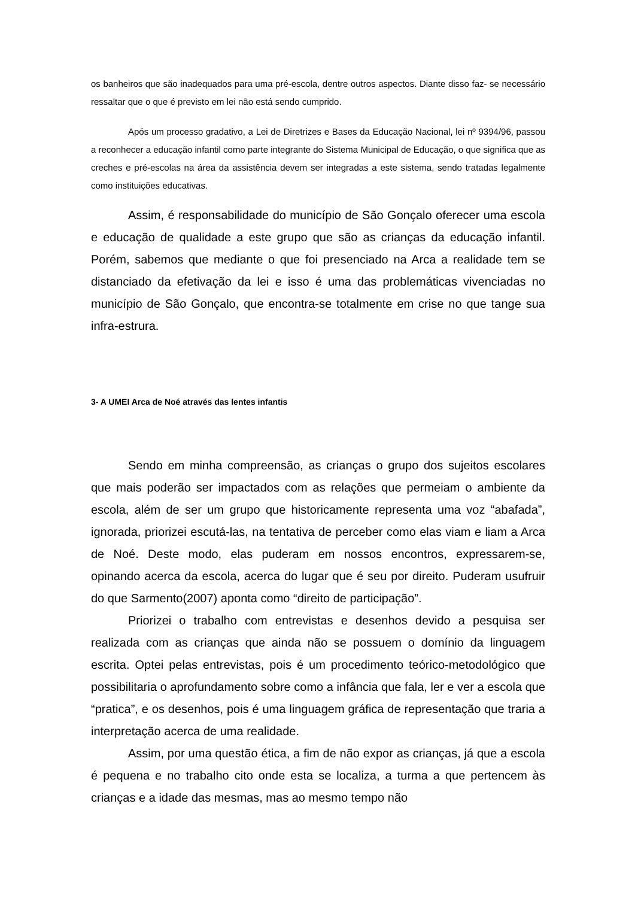os banheiros que são inadequados para uma pré-escola, dentre outros aspectos. Diante disso faz- se necessário ressaltar que o que é previsto em lei não está sendo cumprido.
Após um processo gradativo, a Lei de Diretrizes e Bases da Educação Nacional, lei nº 9394/96, passou a reconhecer a educação infantil como parte integrante do Sistema Municipal de Educação, o que significa que as creches e pré-escolas na área da assistência devem ser integradas a este sistema, sendo tratadas legalmente como instituições educativas.
Assim, é responsabilidade do município de São Gonçalo oferecer uma escola e educação de qualidade a este grupo que são as crianças da educação infantil. Porém, sabemos que mediante o que foi presenciado na Arca a realidade tem se distanciado da efetivação da lei e isso é uma das problemáticas vivenciadas no município de São Gonçalo, que encontra-se totalmente em crise no que tange sua infra-estrura.
3- A UMEI Arca de Noé através das lentes infantis
Sendo em minha compreensão, as crianças o grupo dos sujeitos escolares que mais poderão ser impactados com as relações que permeiam o ambiente da escola, além de ser um grupo que historicamente representa uma voz “abafada”, ignorada, priorizei escutá-las, na tentativa de perceber como elas viam e liam a Arca de Noé. Deste modo, elas puderam em nossos encontros, expressarem-se, opinando acerca da escola, acerca do lugar que é seu por direito. Puderam usufruir do que Sarmento(2007) aponta como “direito de participação”.
Priorizei o trabalho com entrevistas e desenhos devido a pesquisa ser realizada com as crianças que ainda não se possuem o domínio da linguagem escrita. Optei pelas entrevistas, pois é um procedimento teórico-metodológico que possibilitaria o aprofundamento sobre como a infância que fala, ler e ver a escola que “pratica”, e os desenhos, pois é uma linguagem gráfica de representação que traria a interpretação acerca de uma realidade.
Assim, por uma questão ética, a fim de não expor as crianças, já que a escola é pequena e no trabalho cito onde esta se localiza, a turma a que pertencem às crianças e a idade das mesmas, mas ao mesmo tempo não